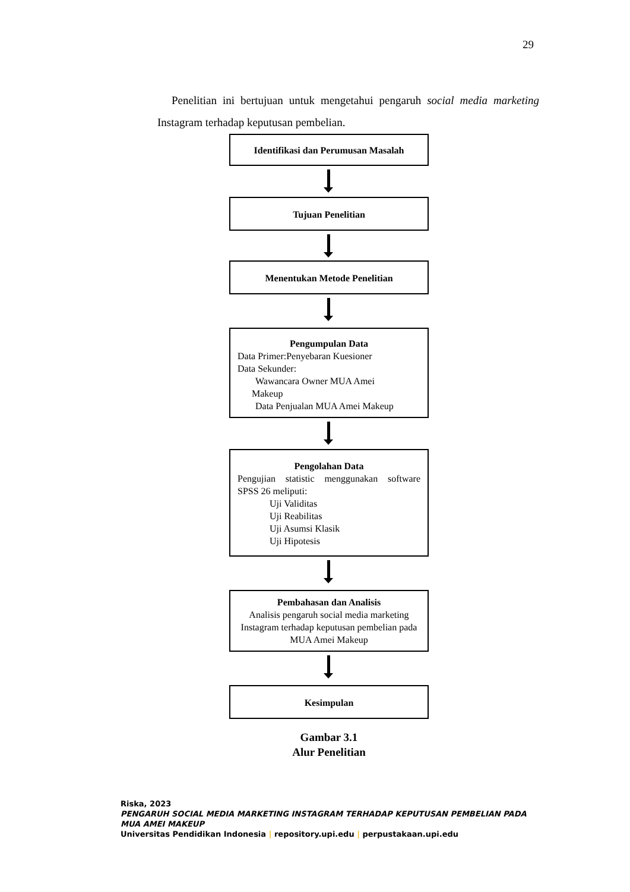29
Penelitian ini bertujuan untuk mengetahui pengaruh social media marketing Instagram terhadap keputusan pembelian.
Identifikasi dan Perumusan Masalah
Tujuan Penelitian
Menentukan Metode Penelitian
Pengumpulan Data
Data Primer:Penyebaran Kuesioner
Data Sekunder:
Wawancara Owner MUA Amei
Makeup
Data Penjualan MUA Amei Makeup
Pengolahan Data
Pengujian statistic menggunakan software SPSS 26 meliputi:
Uji Validitas
Uji Reabilitas
Uji Asumsi Klasik
Uji Hipotesis
Pembahasan dan Analisis
Analisis pengaruh social media marketing Instagram terhadap keputusan pembelian pada MUA Amei Makeup
Kesimpulan
Gambar 3.1
Alur Penelitian
Riska, 2023
PENGARUH SOCIAL MEDIA MARKETING INSTAGRAM TERHADAP KEPUTUSAN PEMBELIAN PADA MUA AMEI MAKEUP
Universitas Pendidikan Indonesia | repository.upi.edu | perpustakaan.upi.edu